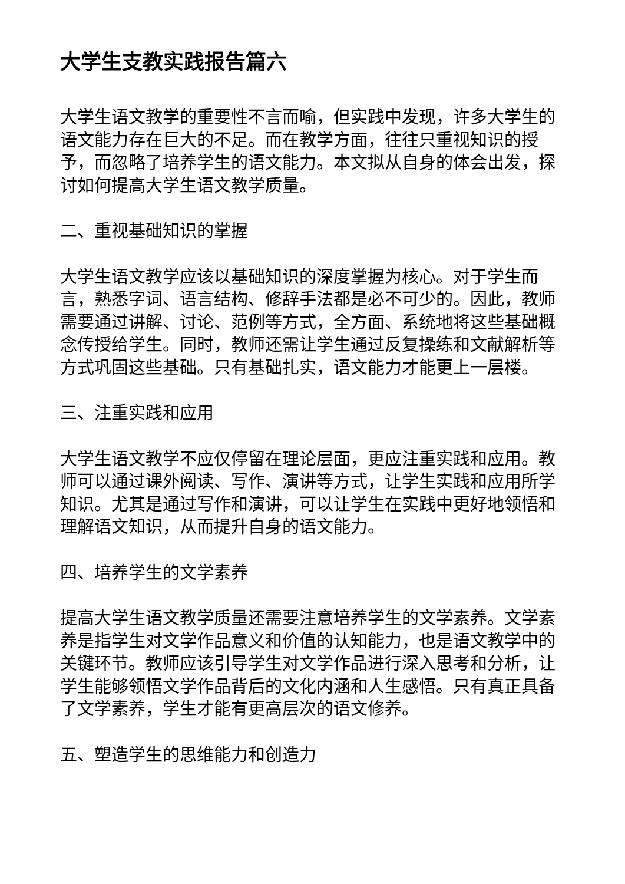大学生支教实践报告篇六
大学生语文教学的重要性不言而喻，但实践中发现，许多大学生的语文能力存在巨大的不足。而在教学方面，往往只重视知识的授予，而忽略了培养学生的语文能力。本文拟从自身的体会出发，探讨如何提高大学生语文教学质量。
二、重视基础知识的掌握
大学生语文教学应该以基础知识的深度掌握为核心。对于学生而言，熟悉字词、语言结构、修辞手法都是必不可少的。因此，教师需要通过讲解、讨论、范例等方式，全方面、系统地将这些基础概念传授给学生。同时，教师还需让学生通过反复操练和文献解析等方式巩固这些基础。只有基础扎实，语文能力才能更上一层楼。
三、注重实践和应用
大学生语文教学不应仅停留在理论层面，更应注重实践和应用。教师可以通过课外阅读、写作、演讲等方式，让学生实践和应用所学知识。尤其是通过写作和演讲，可以让学生在实践中更好地领悟和理解语文知识，从而提升自身的语文能力。
四、培养学生的文学素养
提高大学生语文教学质量还需要注意培养学生的文学素养。文学素养是指学生对文学作品意义和价值的认知能力，也是语文教学中的关键环节。教师应该引导学生对文学作品进行深入思考和分析，让学生能够领悟文学作品背后的文化内涵和人生感悟。只有真正具备了文学素养，学生才能有更高层次的语文修养。
五、塑造学生的思维能力和创造力